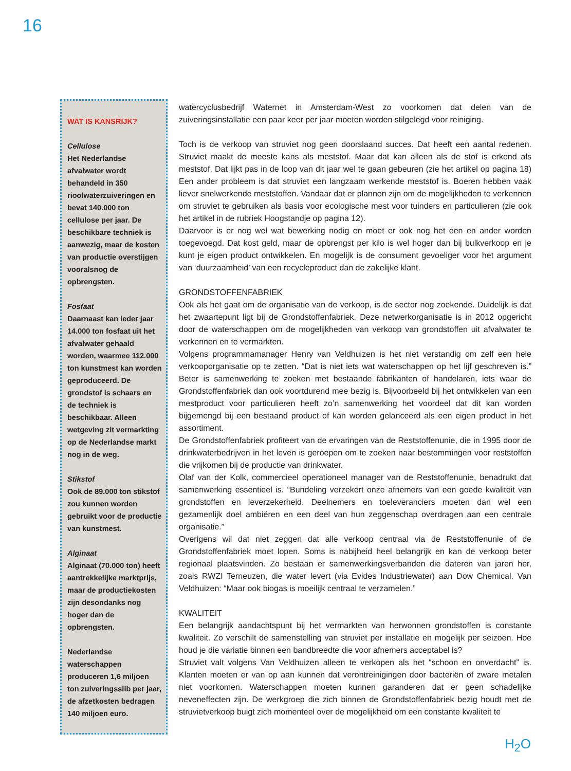16
WAT IS KANSRIJK?
Cellulose
Het Nederlandse afvalwater wordt behandeld in 350 rioolwaterzuiveringen en bevat 140.000 ton cellulose per jaar. De beschikbare techniek is aanwezig, maar de kosten van productie overstijgen vooralsnog de opbrengsten.
Fosfaat
Daarnaast kan ieder jaar 14.000 ton fosfaat uit het afvalwater gehaald worden, waarmee 112.000 ton kunstmest kan worden geproduceerd. De grondstof is schaars en de techniek is beschikbaar. Alleen wetgeving zit vermarkting op de Nederlandse markt nog in de weg.
Stikstof
Ook de 89.000 ton stikstof zou kunnen worden gebruikt voor de productie van kunstmest.
Alginaat
Alginaat (70.000 ton) heeft aantrekkelijke marktprijs, maar de productiekosten zijn desondanks nog hoger dan de opbrengsten.
Nederlandse waterschappen produceren 1,6 miljoen ton zuiveringsslib per jaar, de afzetkosten bedragen 140 miljoen euro.
watercyclusbedrijf Waternet in Amsterdam-West zo voorkomen dat delen van de zuiveringsinstallatie een paar keer per jaar moeten worden stilgelegd voor reiniging.
Toch is de verkoop van struviet nog geen doorslaand succes. Dat heeft een aantal redenen. Struviet maakt de meeste kans als meststof. Maar dat kan alleen als de stof is erkend als meststof. Dat lijkt pas in de loop van dit jaar wel te gaan gebeuren (zie het artikel op pagina 18) Een ander probleem is dat struviet een langzaam werkende meststof is. Boeren hebben vaak liever snelwerkende meststoffen. Vandaar dat er plannen zijn om de mogelijkheden te verkennen om struviet te gebruiken als basis voor ecologische mest voor tuinders en particulieren (zie ook het artikel in de rubriek Hoogstandje op pagina 12).
Daarvoor is er nog wel wat bewerking nodig en moet er ook nog het een en ander worden toegevoegd. Dat kost geld, maar de opbrengst per kilo is wel hoger dan bij bulkverkoop en je kunt je eigen product ontwikkelen. En mogelijk is de consument gevoeliger voor het argument van ‘duurzaamheid’ van een recycleproduct dan de zakelijke klant.
GRONDSTOFFENFABRIEK
Ook als het gaat om de organisatie van de verkoop, is de sector nog zoekende. Duidelijk is dat het zwaartepunt ligt bij de Grondstoffenfabriek. Deze netwerkorganisatie is in 2012 opgericht door de waterschappen om de mogelijkheden van verkoop van grondstoffen uit afvalwater te verkennen en te vermarkten.
Volgens programmamanager Henry van Veldhuizen is het niet verstandig om zelf een hele verkooporganisatie op te zetten. “Dat is niet iets wat waterschappen op het lijf geschreven is.” Beter is samenwerking te zoeken met bestaande fabrikanten of handelaren, iets waar de Grondstoffenfabriek dan ook voortdurend mee bezig is. Bijvoorbeeld bij het ontwikkelen van een mestproduct voor particulieren heeft zo’n samenwerking het voordeel dat dit kan worden bijgemengd bij een bestaand product of kan worden gelanceerd als een eigen product in het assortiment.
De Grondstoffenfabriek profiteert van de ervaringen van de Reststoffenunie, die in 1995 door de drinkwaterbedrijven in het leven is geroepen om te zoeken naar bestemmingen voor reststoffen die vrijkomen bij de productie van drinkwater.
Olaf van der Kolk, commercieel operationeel manager van de Reststoffenunie, benadrukt dat samenwerking essentieel is. “Bundeling verzekert onze afnemers van een goede kwaliteit van grondstoffen en leverzekerheid. Deelnemers en toeleveranciers moeten dan wel een gezamenlijk doel ambiëren en een deel van hun zeggenschap overdragen aan een centrale organisatie.”
Overigens wil dat niet zeggen dat alle verkoop centraal via de Reststoffenunie of de Grondstoffenfabriek moet lopen. Soms is nabijheid heel belangrijk en kan de verkoop beter regionaal plaatsvinden. Zo bestaan er samenwerkingsverbanden die dateren van jaren her, zoals RWZI Terneuzen, die water levert (via Evides Industriewater) aan Dow Chemical. Van Veldhuizen: “Maar ook biogas is moeilijk centraal te verzamelen.”
KWALITEIT
Een belangrijk aandachtspunt bij het vermarkten van herwonnen grondstoffen is constante kwaliteit. Zo verschilt de samenstelling van struviet per installatie en mogelijk per seizoen. Hoe houd je die variatie binnen een bandbreedte die voor afnemers acceptabel is?
Struviet valt volgens Van Veldhuizen alleen te verkopen als het “schoon en onverdacht” is. Klanten moeten er van op aan kunnen dat verontreinigingen door bacteriën of zware metalen niet voorkomen. Waterschappen moeten kunnen garanderen dat er geen schadelijke neveneffecten zijn. De werkgroep die zich binnen de Grondstoffenfabriek bezig houdt met de struvietverkoop buigt zich momenteel over de mogelijkheid om een constante kwaliteit te
H<sub>2</sub>O